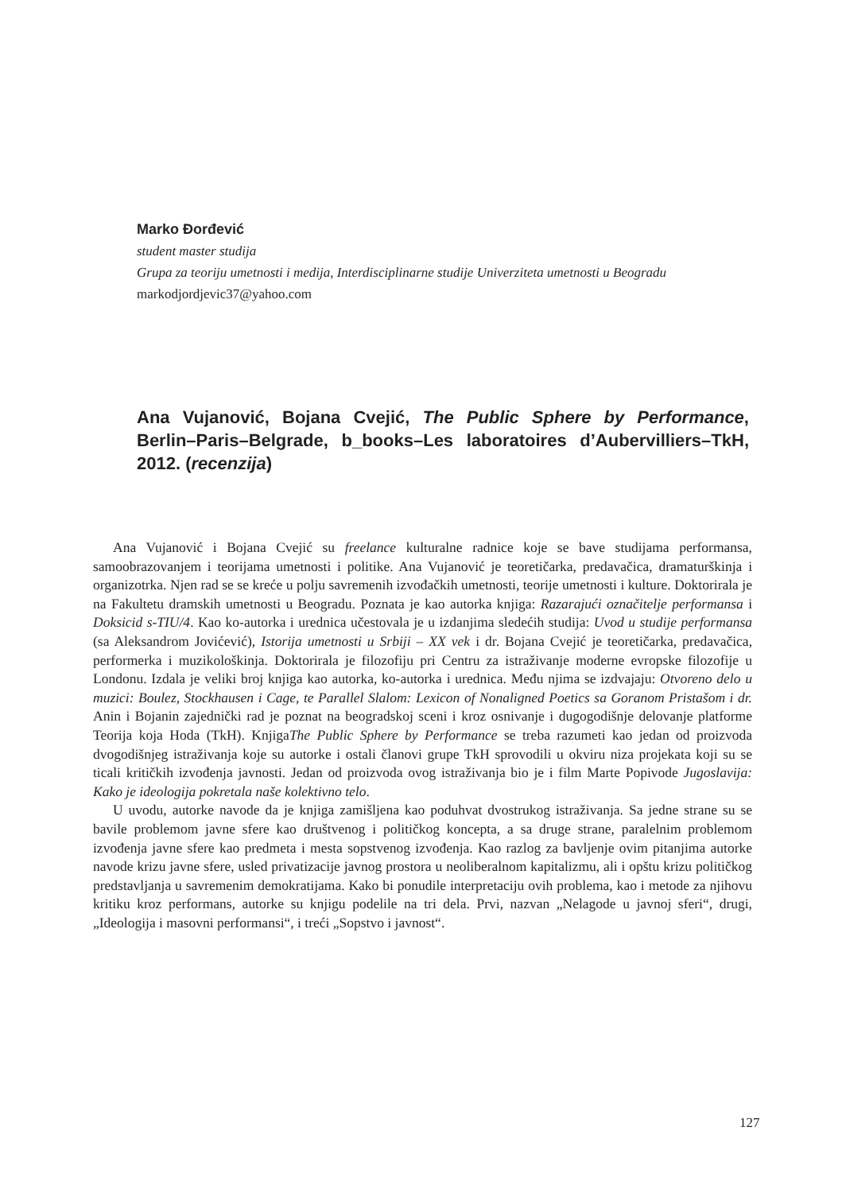Marko Đorđević
student master studija
Grupa za teoriju umetnosti i medija, Interdisciplinarne studije Univerziteta umetnosti u Beogradu
markodjordjevic37@yahoo.com
Ana Vujanović, Bojana Cvejić, The Public Sphere by Performance, Berlin–Paris–Belgrade, b_books–Les laboratoires d’Aubervilliers–TkH, 2012. (recenzija)
Ana Vujanović i Bojana Cvejić su freelance kulturalne radnice koje se bave studijama performansa, samoobrazovanjem i teorijama umetnosti i politike. Ana Vujanović je teoretičarka, predavačica, dramaturškinja i organizotrka. Njen rad se se kreće u polju savremenih izvođačkih umetnosti, teorije umetnosti i kulture. Doktorirala je na Fakultetu dramskih umetnosti u Beogradu. Poznata je kao autorka knjiga: Razarajući označitelje performansa i Doksicid s-TIU/4. Kao ko-autorka i urednica učestovala je u izdanjima sledećih studija: Uvod u studije performansa (sa Aleksandrom Jovićević), Istorija umetnosti u Srbiji – XX vek i dr. Bojana Cvejić je teoretičarka, predavačica, performerka i muzikološkinja. Doktorirala je filozofiju pri Centru za istraživanje moderne evropske filozofije u Londonu. Izdala je veliki broj knjiga kao autorka, ko-autorka i urednica. Među njima se izdvajaju: Otvoreno delo u muzici: Boulez, Stockhausen i Cage, te Parallel Slalom: Lexicon of Nonaligned Poetics sa Goranom Pristašom i dr. Anin i Bojanin zajednički rad je poznat na beogradskoj sceni i kroz osnivanje i dugogodišnje delovanje platforme Teorija koja Hoda (TkH). KnjigaThe Public Sphere by Performance se treba razumeti kao jedan od proizvoda dvogodišnjeg istraživanja koje su autorke i ostali članovi grupe TkH sprovodili u okviru niza projekata koji su se ticali kritičkih izvođenja javnosti. Jedan od proizvoda ovog istraživanja bio je i film Marte Popivode Jugoslavija: Kako je ideologija pokretala naše kolektivno telo.
U uvodu, autorke navode da je knjiga zamišljena kao poduhvat dvostrukog istraživanja. Sa jedne strane su se bavile problemom javne sfere kao društvenog i političkog koncepta, a sa druge strane, paralelnim problemom izvođenja javne sfere kao predmeta i mesta sopstvenog izvođenja. Kao razlog za bavljenje ovim pitanjima autorke navode krizu javne sfere, usled privatizacije javnog prostora u neoliberalnom kapitalizmu, ali i opštu krizu političkog predstavljanja u savremenim demokratijama. Kako bi ponudile interpretaciju ovih problema, kao i metode za njihovu kritiku kroz performans, autorke su knjigu podelile na tri dela. Prvi, nazvan „Nelagode u javnoj sferi“, drugi, „Ideologija i masovni performansi“, i treći „Sopstvo i javnost“.
127